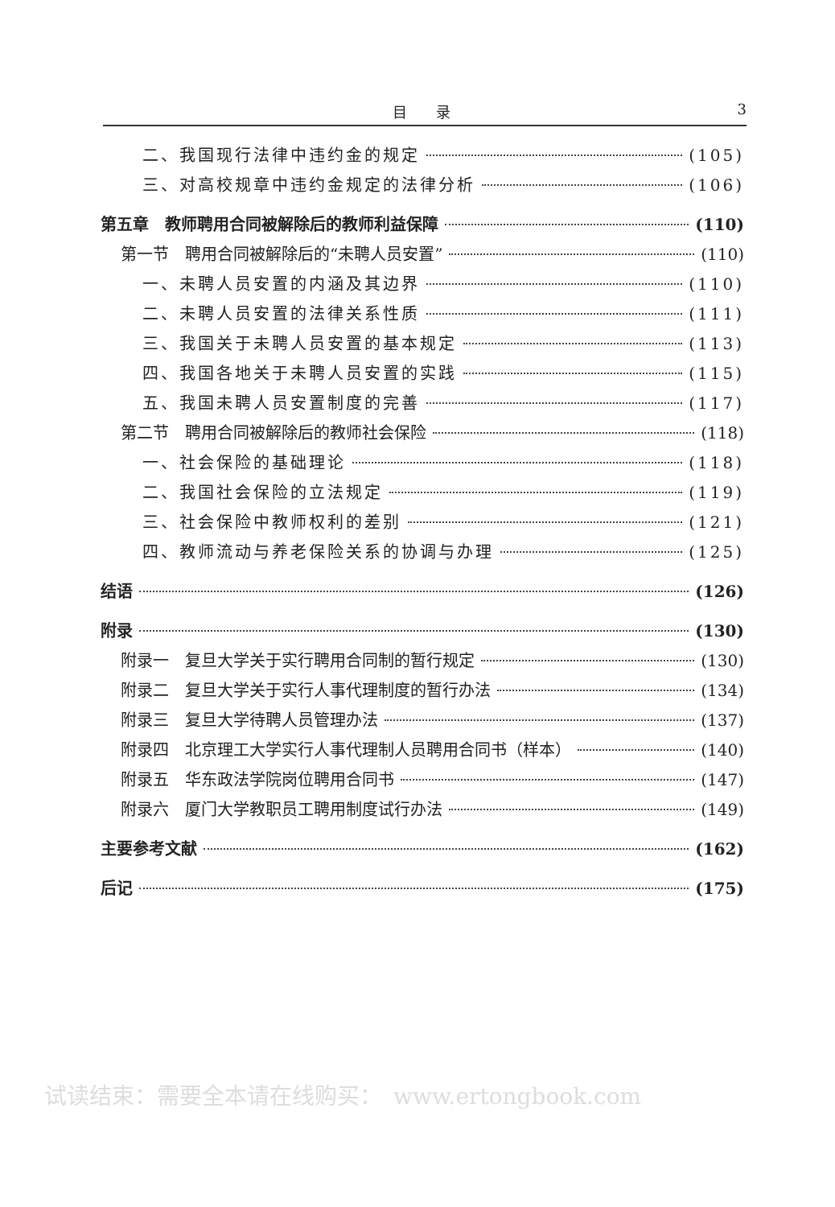目　　录 3
二、我国现行法律中违约金的规定 (105)
三、对高校规章中违约金规定的法律分析 (106)
第五章　教师聘用合同被解除后的教师利益保障 (110)
第一节　聘用合同被解除后的“未聘人员安置” (110)
一、未聘人员安置的内涵及其边界 (110)
二、未聘人员安置的法律关系性质 (111)
三、我国关于未聘人员安置的基本规定 (113)
四、我国各地关于未聘人员安置的实践 (115)
五、我国未聘人员安置制度的完善 (117)
第二节　聘用合同被解除后的教师社会保险 (118)
一、社会保险的基础理论 (118)
二、我国社会保险的立法规定 (119)
三、社会保险中教师权利的差别 (121)
四、教师流动与养老保险关系的协调与办理 (125)
结语 (126)
附录 (130)
附录一　复旦大学关于实行聘用合同制的暂行规定 (130)
附录二　复旦大学关于实行人事代理制度的暂行办法 (134)
附录三　复旦大学待聘人员管理办法 (137)
附录四　北京理工大学实行人事代理制人员聘用合同书（样本） (140)
附录五　华东政法学院岗位聘用合同书 (147)
附录六　厦门大学教职员工聘用制度试行办法 (149)
主要参考文献 (162)
后记 (175)
试读结束：需要全本请在线购买：　www.ertongbook.com